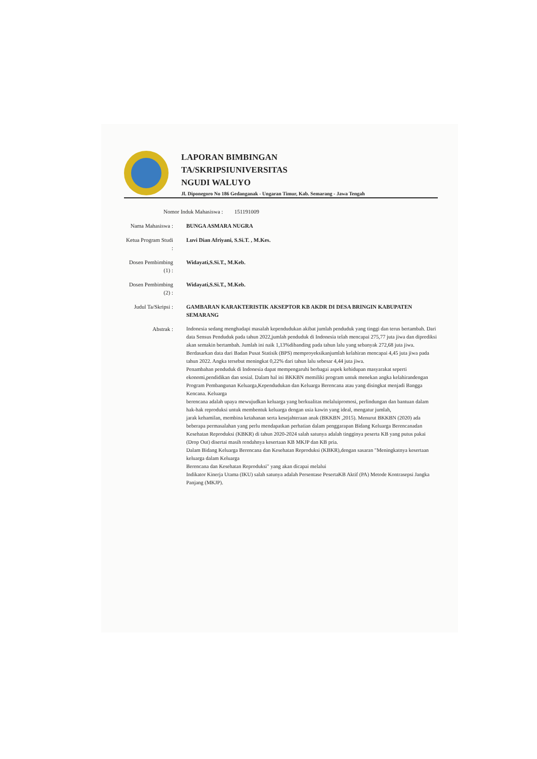LAPORAN BIMBINGAN
TA/SKRIPSIUNIVERSITAS
NGUDI WALUYO
Jl. Diponegoro No 186 Gedanganak - Ungaran Timur, Kab. Semarang - Jawa Tengah
Nomor Induk Mahasiswa :
151191009
Nama Mahasiswa :
BUNGA ASMARA NUGRA
Ketua Program Studi :
Luvi Dian Afriyani, S.Si.T. , M.Kes.
Dosen Pembimbing (1) :
Widayati,S.Si.T., M.Keb.
Dosen Pembimbing (2) :
Widayati,S.Si.T., M.Keb.
Judul Ta/Skripsi :
GAMBARAN KARAKTERISTIK AKSEPTOR KB AKDR DI DESA BRINGIN KABUPATEN SEMARANG
Abstrak : Indonesia sedang menghadapi masalah kependudukan akibat jumlah penduduk yang tinggi dan terus bertambah. Dari data Sensus Penduduk pada tahun 2022,jumlah penduduk di Indonesia telah mencapai 275,77 juta jiwa dan diprediksi akan semakin bertambah. Jumlah ini naik 1,13%dibanding pada tahun lalu yang sebanyak 272,68 juta jiwa.
Berdasarkan data dari Badan Pusat Statisik (BPS) memproyeksikanjumlah kelahiran mencapai 4,45 juta jiwa pada tahun 2022. Angka tersebut meningkat 0,22% dari tahun lalu sebesar 4,44 juta jiwa.
Penambahan penduduk di Indonesia dapat mempengaruhi berbagai aspek kehidupan masyarakat seperti ekonomi,pendidikan dan sosial. Dalam hal ini BKKBN memiliki program untuk menekan angka kelahirandengan Program Pembangunan Keluarga,Kependudukan dan Keluarga Berencana atau yang disingkat menjadi Bangga Kencana. Keluarga
berencana adalah upaya mewujudkan keluarga yang berkualitas melaluipromosi, perlindungan dan bantuan dalam hak-hak reproduksi untuk membentuk keluarga dengan usia kawin yang ideal, mengatur jumlah,
jarak kehamilan, membina ketahanan serta kesejahteraan anak (BKKBN ,2015). Menurut BKKBN (2020) ada beberapa permasalahan yang perlu mendapatkan perhatian dalam penggarapan Bidang Keluarga Berencanadan Kesehatan Reproduksi (KBKR) di tahun 2020-2024 salah satunya adalah tingginya peserta KB yang putus pakai (Drop Out) disertai masih rendahnya kesertaan KB MKJP dan KB pria.
Dalam Bidang Keluarga Berencana dan Kesehatan Reproduksi (KBKR),dengan sasaran "Meningkatnya kesertaan keluarga dalam Keluarga
Berencana dan Kesehatan Reproduksi" yang akan dicapai melalui
Indikator Kinerja Utama (IKU) salah satunya adalah Persentase PesertaKB Aktif (PA) Metode Kontrasepsi Jangka Panjang (MKJP).